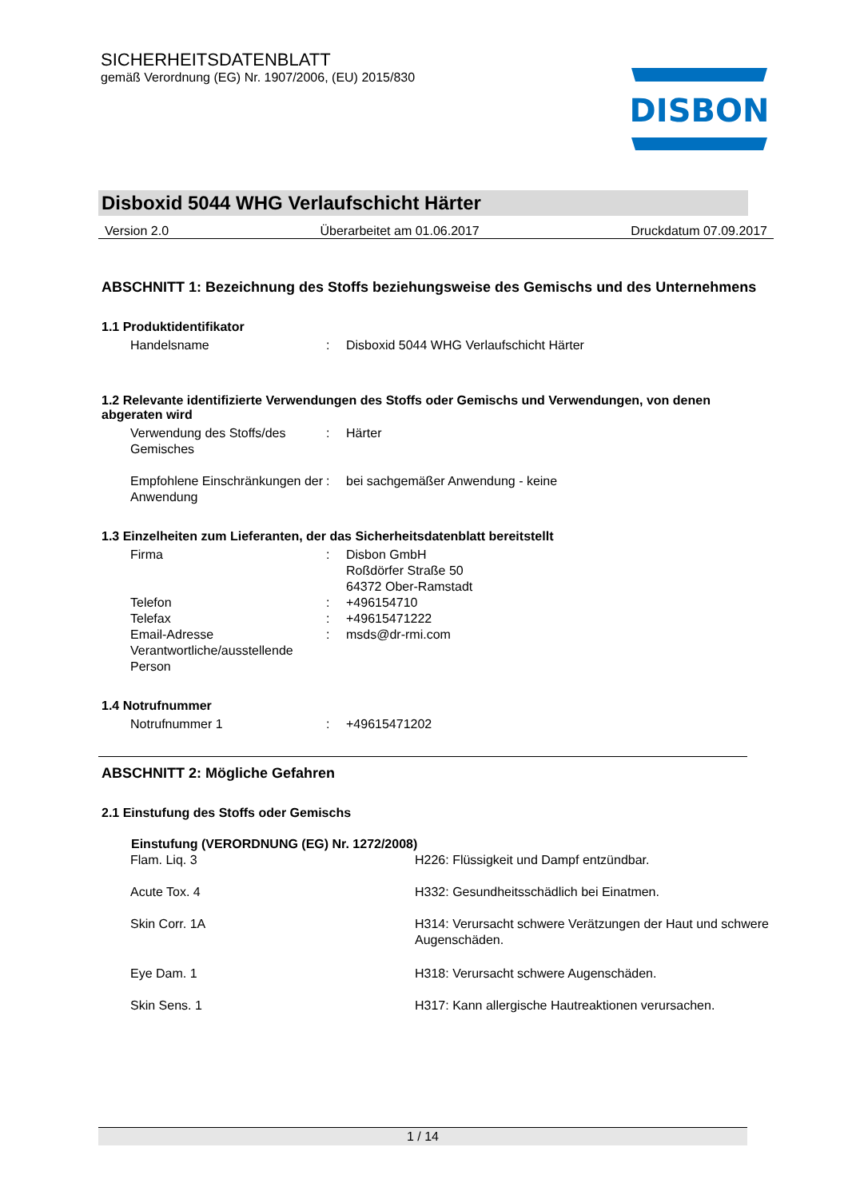SICHERHEITSDATENBLATT
gemäß Verordnung (EG) Nr. 1907/2006, (EU) 2015/830
DISBON
Disboxid 5044 WHG Verlaufschicht Härter
Version 2.0 Überarbeitet am 01.06.2017 Druckdatum 07.09.2017
ABSCHNITT 1: Bezeichnung des Stoffs beziehungsweise des Gemischs und des Unternehmens
1.1 Produktidentifikator
| Handelsname | : | Disboxid 5044 WHG Verlaufschicht Härter |
1.2 Relevante identifizierte Verwendungen des Stoffs oder Gemischs und Verwendungen, von denen abgeraten wird
| Verwendung des Stoffs/des Gemisches | : | Härter |
| Empfohlene Einschränkungen der Anwendung | : | bei sachgemäßer Anwendung - keine |
1.3 Einzelheiten zum Lieferanten, der das Sicherheitsdatenblatt bereitstellt
| Firma | : | Disbon GmbH Roßdörfer Straße 50 64372 Ober-Ramstadt |
| Telefon | : | +496154710 |
| Telefax | : | +49615471222 |
| Email-Adresse Verantwortliche/ausstellende Person | : | msds@dr-rmi.com |
1.4 Notrufnummer
| Notrufnummer 1 | : | +49615471202 |
ABSCHNITT 2: Mögliche Gefahren
2.1 Einstufung des Stoffs oder Gemischs
| Einstufung (VERORDNUNG (EG) Nr. 1272/2008) | |
| --- | --- |
| Flam. Liq. 3 | H226: Flüssigkeit und Dampf entzündbar. |
| Acute Tox. 4 | H332: Gesundheitsschädlich bei Einatmen. |
| Skin Corr. 1A | H314: Verursacht schwere Verätzungen der Haut und schwere Augenschäden. |
| Eye Dam. 1 | H318: Verursacht schwere Augenschäden. |
| Skin Sens. 1 | H317: Kann allergische Hautreaktionen verursachen. |
1 / 14